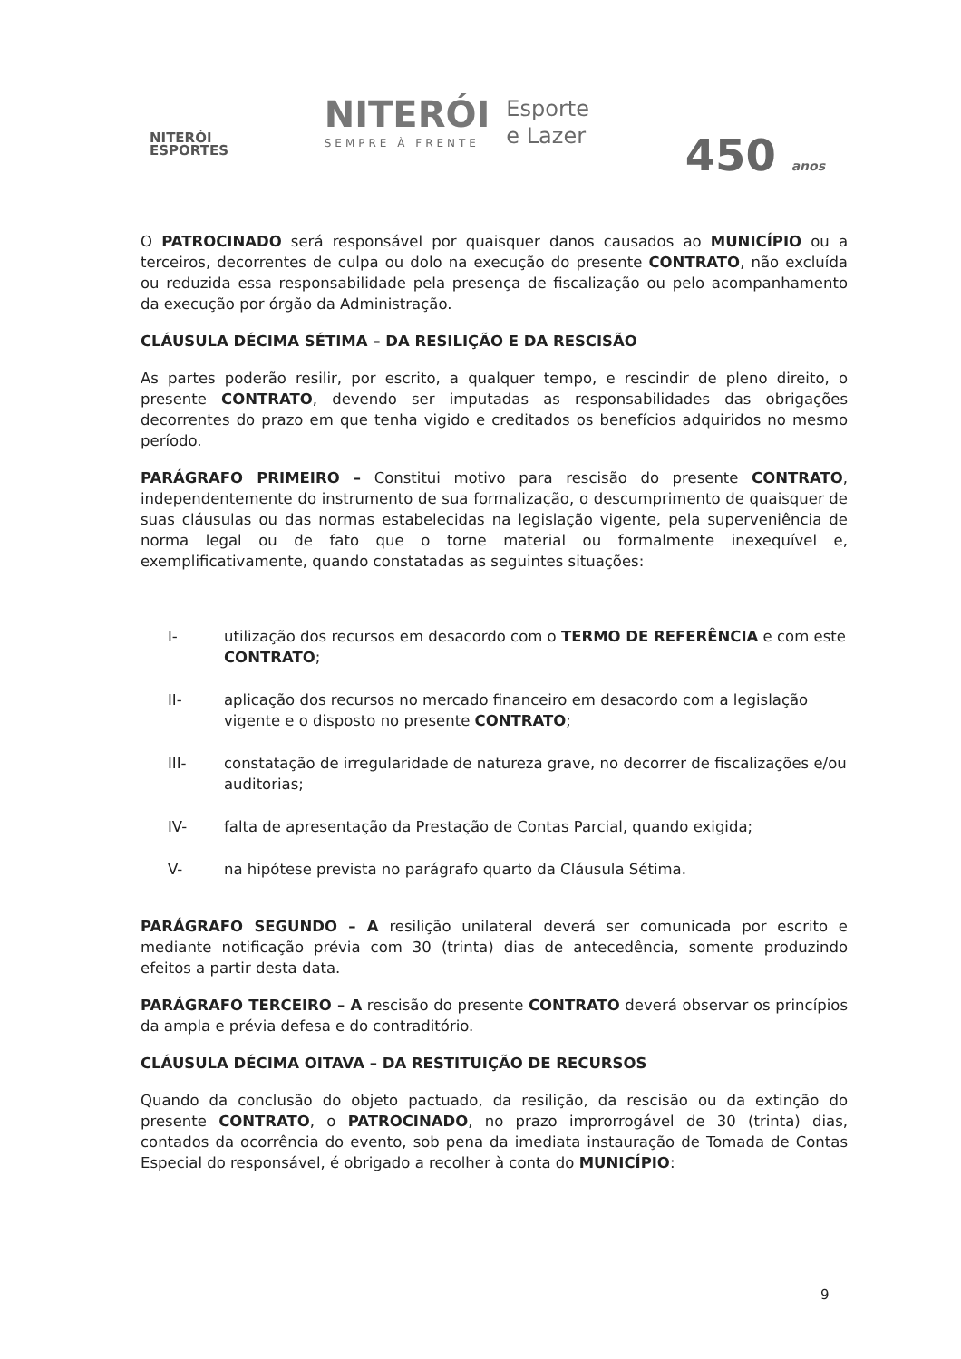NITERÓI
ESPORTES
NITERÓI
SEMPRE À FRENTE
Esporte
e Lazer
450 anos
O PATROCINADO será responsável por quaisquer danos causados ao MUNICÍPIO ou a terceiros, decorrentes de culpa ou dolo na execução do presente CONTRATO, não excluída ou reduzida essa responsabilidade pela presença de fiscalização ou pelo acompanhamento da execução por órgão da Administração.
CLÁUSULA DÉCIMA SÉTIMA – DA RESILIÇÃO E DA RESCISÃO
As partes poderão resilir, por escrito, a qualquer tempo, e rescindir de pleno direito, o presente CONTRATO, devendo ser imputadas as responsabilidades das obrigações decorrentes do prazo em que tenha vigido e creditados os benefícios adquiridos no mesmo período.
PARÁGRAFO PRIMEIRO – Constitui motivo para rescisão do presente CONTRATO, independentemente do instrumento de sua formalização, o descumprimento de quaisquer de suas cláusulas ou das normas estabelecidas na legislação vigente, pela superveniência de norma legal ou de fato que o torne material ou formalmente inexequível e, exemplificativamente, quando constatadas as seguintes situações:
I- utilização dos recursos em desacordo com o TERMO DE REFERÊNCIA e com este CONTRATO;
II- aplicação dos recursos no mercado financeiro em desacordo com a legislação vigente e o disposto no presente CONTRATO;
III- constatação de irregularidade de natureza grave, no decorrer de fiscalizações e/ou auditorias;
IV- falta de apresentação da Prestação de Contas Parcial, quando exigida;
V- na hipótese prevista no parágrafo quarto da Cláusula Sétima.
PARÁGRAFO SEGUNDO – A resilição unilateral deverá ser comunicada por escrito e mediante notificação prévia com 30 (trinta) dias de antecedência, somente produzindo efeitos a partir desta data.
PARÁGRAFO TERCEIRO – A rescisão do presente CONTRATO deverá observar os princípios da ampla e prévia defesa e do contraditório.
CLÁUSULA DÉCIMA OITAVA – DA RESTITUIÇÃO DE RECURSOS
Quando da conclusão do objeto pactuado, da resilição, da rescisão ou da extinção do presente CONTRATO, o PATROCINADO, no prazo improrrogável de 30 (trinta) dias, contados da ocorrência do evento, sob pena da imediata instauração de Tomada de Contas Especial do responsável, é obrigado a recolher à conta do MUNICÍPIO:
9